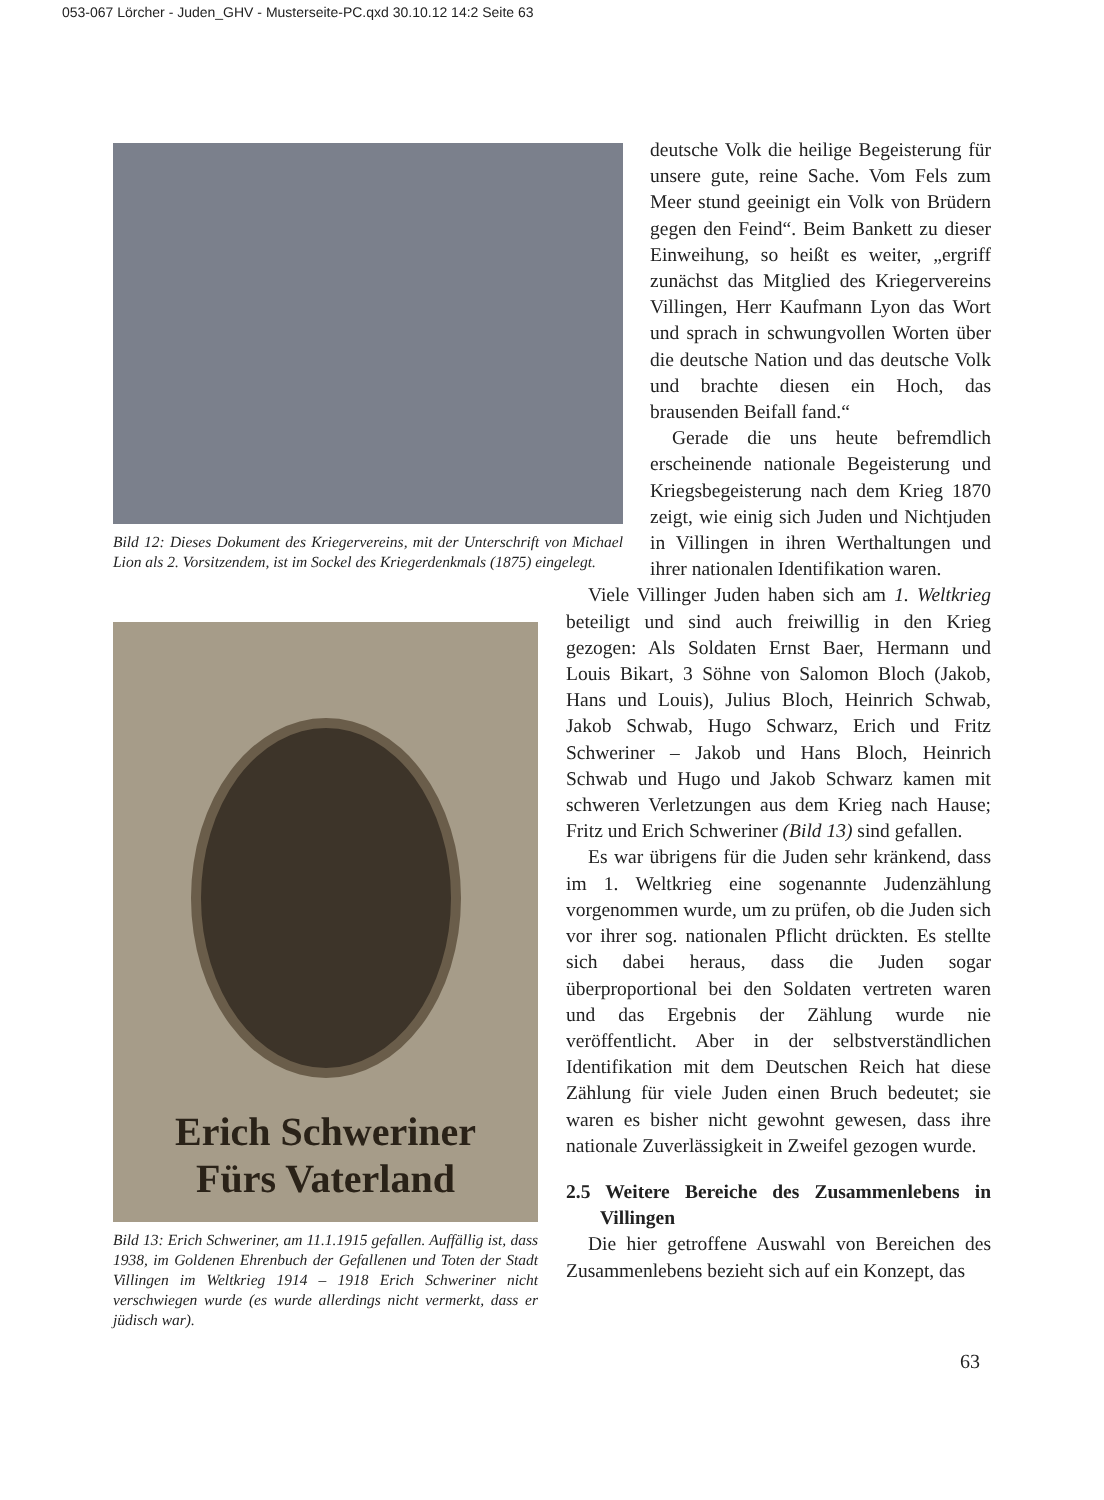053-067 Lörcher - Juden_GHV - Musterseite-PC.qxd 30.10.12 14:2 Seite 63
Bild 12: Dieses Dokument des Kriegervereins, mit der Unterschrift von Michael Lion als 2. Vorsitzendem, ist im Sockel des Kriegerdenkmals (1875) eingelegt.
Erich Schweriner
Fürs Vaterland
Bild 13: Erich Schweriner, am 11.1.1915 gefallen. Auffällig ist, dass 1938, im Goldenen Ehrenbuch der Gefallenen und Toten der Stadt Villingen im Weltkrieg 1914 – 1918 Erich Schweriner nicht verschwiegen wurde (es wurde allerdings nicht vermerkt, dass er jüdisch war).
deutsche Volk die heilige Begeisterung für unsere gute, reine Sache. Vom Fels zum Meer stund geeinigt ein Volk von Brüdern gegen den Feind“. Beim Bankett zu dieser Einweihung, so heißt es weiter, „ergriff zunächst das Mitglied des Kriegervereins Villingen, Herr Kaufmann Lyon das Wort und sprach in schwungvollen Worten über die deutsche Nation und das deutsche Volk und brachte diesen ein Hoch, das brausenden Beifall fand.“
Gerade die uns heute befremdlich erscheinende nationale Begeisterung und Kriegsbegeisterung nach dem Krieg 1870 zeigt, wie einig sich Juden und Nichtjuden in Villingen in ihren Werthaltungen und ihrer nationalen Identifikation waren.
Viele Villinger Juden haben sich am 1. Weltkrieg beteiligt und sind auch freiwillig in den Krieg gezogen: Als Soldaten Ernst Baer, Hermann und Louis Bikart, 3 Söhne von Salomon Bloch (Jakob, Hans und Louis), Julius Bloch, Heinrich Schwab, Jakob Schwab, Hugo Schwarz, Erich und Fritz Schweriner – Jakob und Hans Bloch, Heinrich Schwab und Hugo und Jakob Schwarz kamen mit schweren Verletzungen aus dem Krieg nach Hause; Fritz und Erich Schweriner (Bild 13) sind gefallen.
Es war übrigens für die Juden sehr kränkend, dass im 1. Weltkrieg eine sogenannte Judenzählung vorgenommen wurde, um zu prüfen, ob die Juden sich vor ihrer sog. nationalen Pflicht drückten. Es stellte sich dabei heraus, dass die Juden sogar überproportional bei den Soldaten vertreten waren und das Ergebnis der Zählung wurde nie veröffentlicht. Aber in der selbstverständlichen Identifikation mit dem Deutschen Reich hat diese Zählung für viele Juden einen Bruch bedeutet; sie waren es bisher nicht gewohnt gewesen, dass ihre nationale Zuverlässigkeit in Zweifel gezogen wurde.
2.5 Weitere Bereiche des Zusammenlebens in Villingen
Die hier getroffene Auswahl von Bereichen des Zusammenlebens bezieht sich auf ein Konzept, das
63